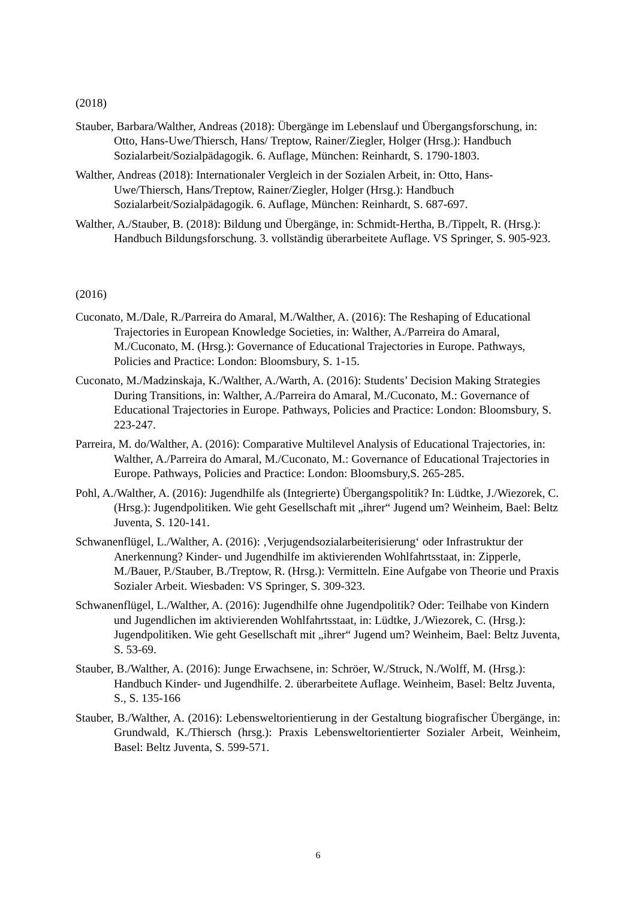(2018)
Stauber, Barbara/Walther, Andreas (2018): Übergänge im Lebenslauf und Übergangsforschung, in: Otto, Hans-Uwe/Thiersch, Hans/ Treptow, Rainer/Ziegler, Holger (Hrsg.): Handbuch Sozialarbeit/Sozialpädagogik. 6. Auflage, München: Reinhardt, S. 1790-1803.
Walther, Andreas (2018): Internationaler Vergleich in der Sozialen Arbeit, in: Otto, Hans-Uwe/Thiersch, Hans/Treptow, Rainer/Ziegler, Holger (Hrsg.): Handbuch Sozialarbeit/Sozialpädagogik. 6. Auflage, München: Reinhardt, S. 687-697.
Walther, A./Stauber, B. (2018): Bildung und Übergänge, in: Schmidt-Hertha, B./Tippelt, R. (Hrsg.): Handbuch Bildungsforschung. 3. vollständig überarbeitete Auflage. VS Springer, S. 905-923.
(2016)
Cuconato, M./Dale, R./Parreira do Amaral, M./Walther, A. (2016): The Reshaping of Educational Trajectories in European Knowledge Societies, in: Walther, A./Parreira do Amaral, M./Cuconato, M. (Hrsg.): Governance of Educational Trajectories in Europe. Pathways, Policies and Practice: London: Bloomsbury, S. 1-15.
Cuconato, M./Madzinskaja, K./Walther, A./Warth, A. (2016): Students’ Decision Making Strategies During Transitions, in: Walther, A./Parreira do Amaral, M./Cuconato, M.: Governance of Educational Trajectories in Europe. Pathways, Policies and Practice: London: Bloomsbury, S. 223-247.
Parreira, M. do/Walther, A. (2016): Comparative Multilevel Analysis of Educational Trajectories, in: Walther, A./Parreira do Amaral, M./Cuconato, M.: Governance of Educational Trajectories in Europe. Pathways, Policies and Practice: London: Bloomsbury,S. 265-285.
Pohl, A./Walther, A. (2016): Jugendhilfe als (Integrierte) Übergangspolitik? In: Lüdtke, J./Wiezorek, C. (Hrsg.): Jugendpolitiken. Wie geht Gesellschaft mit „ihrer“ Jugend um? Weinheim, Bael: Beltz Juventa, S. 120-141.
Schwanenflügel, L./Walther, A. (2016): ‚Verjugendsozialarbeiterisierung‘ oder Infrastruktur der Anerkennung? Kinder- und Jugendhilfe im aktivierenden Wohlfahrtsstaat, in: Zipperle, M./Bauer, P./Stauber, B./Treptow, R. (Hrsg.): Vermitteln. Eine Aufgabe von Theorie und Praxis Sozialer Arbeit. Wiesbaden: VS Springer, S. 309-323.
Schwanenflügel, L./Walther, A. (2016): Jugendhilfe ohne Jugendpolitik? Oder: Teilhabe von Kindern und Jugendlichen im aktivierenden Wohlfahrtsstaat, in: Lüdtke, J./Wiezorek, C. (Hrsg.): Jugendpolitiken. Wie geht Gesellschaft mit „ihrer“ Jugend um? Weinheim, Bael: Beltz Juventa, S. 53-69.
Stauber, B./Walther, A. (2016): Junge Erwachsene, in: Schröer, W./Struck, N./Wolff, M. (Hrsg.): Handbuch Kinder- und Jugendhilfe. 2. überarbeitete Auflage. Weinheim, Basel: Beltz Juventa, S., S. 135-166
Stauber, B./Walther, A. (2016): Lebensweltorientierung in der Gestaltung biografischer Übergänge, in: Grundwald, K./Thiersch (hrsg.): Praxis Lebensweltorientierter Sozialer Arbeit, Weinheim, Basel: Beltz Juventa, S. 599-571.
6